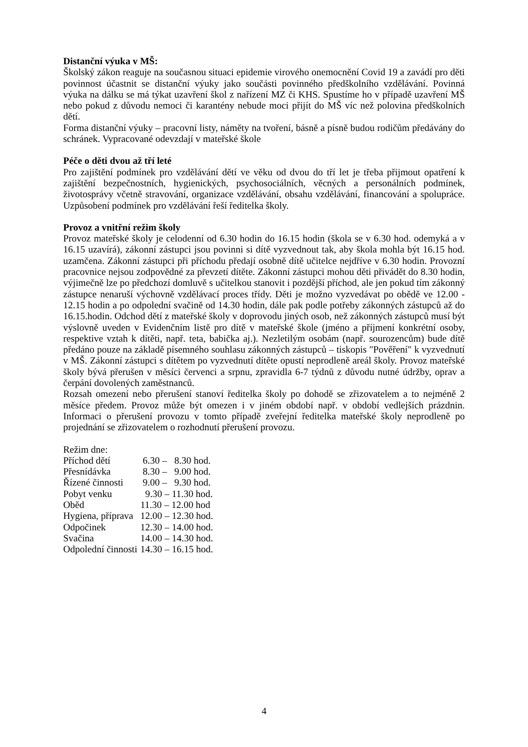Distanční výuka v MŠ:
Školský zákon reaguje na současnou situaci epidemie virového onemocnění Covid 19 a zavádí pro děti povinnost účastnit se distanční výuky jako součásti povinného předškolního vzdělávání. Povinná výuka na dálku se má týkat uzavření škol z nařízení MZ či KHS. Spustíme ho v případě uzavření MŠ nebo pokud z důvodu nemoci či karantény nebude moci přijít do MŠ víc než polovina předškolních dětí.
Forma distanční výuky – pracovní listy, náměty na tvoření, básně a písně budou rodičům předávány do schránek. Vypracované odevzdají v mateřské škole
Péče o děti dvou až tří leté
Pro zajištění podmínek pro vzdělávání dětí ve věku od dvou do tří let je třeba přijmout opatření k zajištění bezpečnostních, hygienických, psychosociálních, věcných a personálních podmínek, životosprávy včetně stravování, organizace vzdělávání, obsahu vzdělávání, financování a spolupráce. Uzpůsobení podmínek pro vzdělávání řeší ředitelka školy.
Provoz a vnitřní režim školy
Provoz mateřské školy je celodenní od 6.30 hodin do 16.15 hodin (škola se v 6.30 hod. odemyká a v 16.15 uzavírá), zákonní zástupci jsou povinni si dítě vyzvednout tak, aby škola mohla být 16.15 hod. uzamčena. Zákonní zástupci při příchodu předají osobně dítě učitelce nejdříve v 6.30 hodin. Provozní pracovnice nejsou zodpovědné za převzetí dítěte. Zákonní zástupci mohou děti přivádět do 8.30 hodin, výjimečně lze po předchozí domluvě s učitelkou stanovit i pozdější příchod, ale jen pokud tím zákonný zástupce nenaruší výchovně vzdělávací proces třídy. Děti je možno vyzvedávat po obědě ve 12.00 - 12.15 hodin a po odpolední svačině od 14.30 hodin, dále pak podle potřeby zákonných zástupců až do 16.15.hodin. Odchod dětí z mateřské školy v doprovodu jiných osob, než zákonných zástupců musí být výslovně uveden v Evidenčním listě pro dítě v mateřské škole (jméno a příjmení konkrétní osoby, respektive vztah k dítěti, např. teta, babička aj.). Nezletilým osobám (např. sourozencům) bude dítě předáno pouze na základě písemného souhlasu zákonných zástupců – tiskopis "Pověření" k vyzvednutí v MŠ. Zákonní zástupci s dítětem po vyzvednutí dítěte opustí neprodleně areál školy. Provoz mateřské školy bývá přerušen v měsíci červenci a srpnu, zpravidla 6-7 týdnů z důvodu nutné údržby, oprav a čerpání dovolených zaměstnanců.
Rozsah omezení nebo přerušení stanoví ředitelka školy po dohodě se zřizovatelem a to nejméně 2 měsíce předem. Provoz může být omezen i v jiném období např. v období vedlejších prázdnin. Informaci o přerušení provozu v tomto případě zveřejní ředitelka mateřské školy neprodleně po projednání se zřizovatelem o rozhodnutí přerušení provozu.
Režim dne:
| Příchod dětí | 6.30 – 8.30 hod. |
| Přesnídávka | 8.30 – 9.00 hod. |
| Řízené činnosti | 9.00 – 9.30 hod. |
| Pobyt venku | 9.30 – 11.30 hod. |
| Oběd | 11.30 – 12.00 hod |
| Hygiena, příprava | 12.00 – 12.30 hod. |
| Odpočinek | 12.30 – 14.00 hod. |
| Svačina | 14.00 – 14.30 hod. |
| Odpolední činnosti | 14.30 – 16.15 hod. |
4